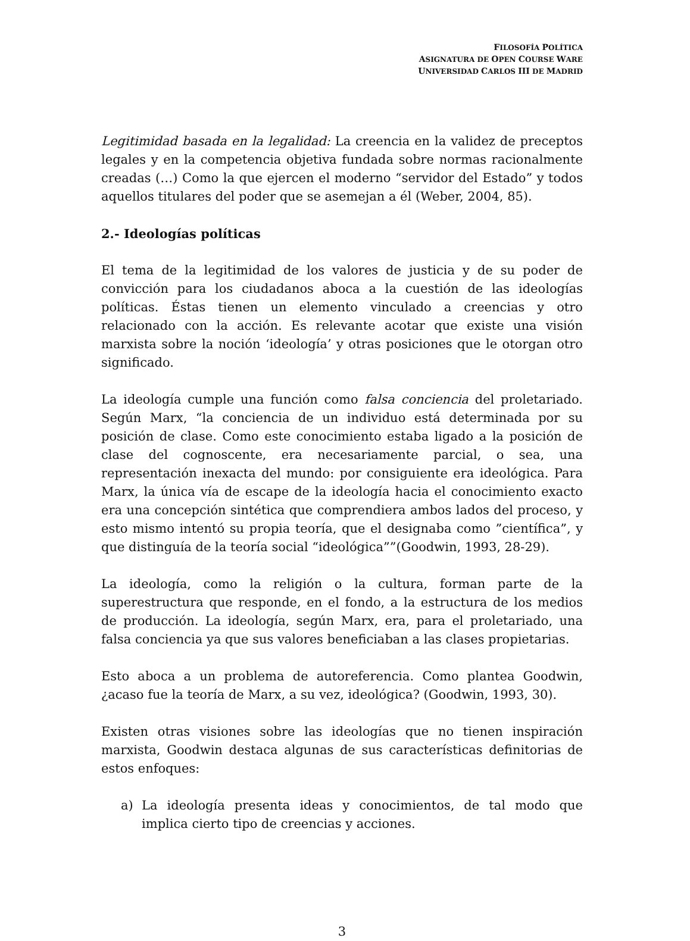FILOSOFÍA POLÍTICA
ASIGNATURA DE OPEN COURSE WARE
UNIVERSIDAD CARLOS III DE MADRID
Legitimidad basada en la legalidad: La creencia en la validez de preceptos legales y en la competencia objetiva fundada sobre normas racionalmente creadas (…) Como la que ejercen el moderno “servidor del Estado” y todos aquellos titulares del poder que se asemejan a él (Weber, 2004, 85).
2.- Ideologías políticas
El tema de la legitimidad de los valores de justicia y de su poder de convicción para los ciudadanos aboca a la cuestión de las ideologías políticas. Éstas tienen un elemento vinculado a creencias y otro relacionado con la acción. Es relevante acotar que existe una visión marxista sobre la noción ‘ideología’ y otras posiciones que le otorgan otro significado.
La ideología cumple una función como falsa conciencia del proletariado. Según Marx, “la conciencia de un individuo está determinada por su posición de clase. Como este conocimiento estaba ligado a la posición de clase del cognoscente, era necesariamente parcial, o sea, una representación inexacta del mundo: por consiguiente era ideológica. Para Marx, la única vía de escape de la ideología hacia el conocimiento exacto era una concepción sintética que comprendiera ambos lados del proceso, y esto mismo intentó su propia teoría, que el designaba como ”científica”, y que distinguía de la teoría social “ideológica””(Goodwin, 1993, 28-29).
La ideología, como la religión o la cultura, forman parte de la superestructura que responde, en el fondo, a la estructura de los medios de producción. La ideología, según Marx, era, para el proletariado, una falsa conciencia ya que sus valores beneficiaban a las clases propietarias.
Esto aboca a un problema de autoreferencia. Como plantea Goodwin, ¿acaso fue la teoría de Marx, a su vez, ideológica? (Goodwin, 1993, 30).
Existen otras visiones sobre las ideologías que no tienen inspiración marxista, Goodwin destaca algunas de sus características definitorias de estos enfoques:
a) La ideología presenta ideas y conocimientos, de tal modo que implica cierto tipo de creencias y acciones.
3